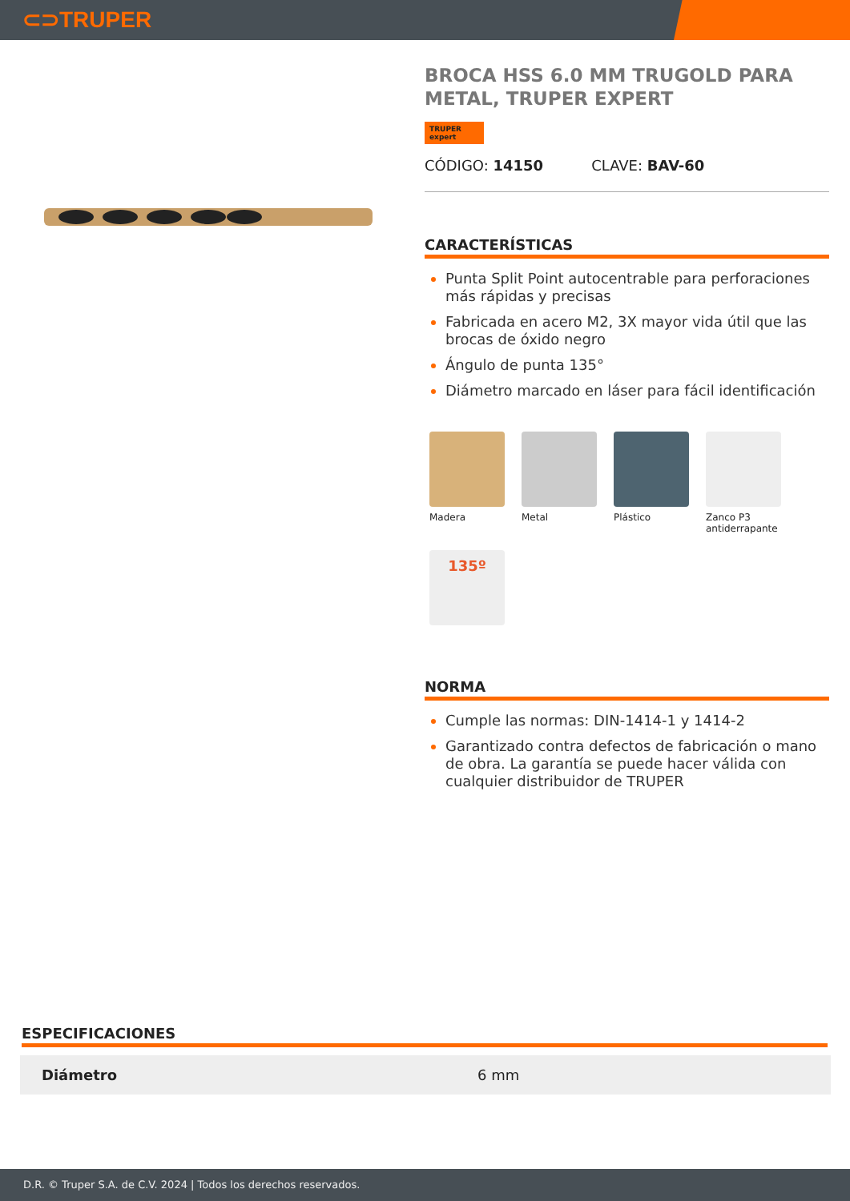⊂⊃TRUPER
BROCA HSS 6.0 MM TRUGOLD PARA METAL, TRUPER EXPERT
TRUPER expert
CÓDIGO: 14150 CLAVE: BAV-60
CARACTERÍSTICAS
Punta Split Point autocentrable para perforaciones más rápidas y precisas
Fabricada en acero M2, 3X mayor vida útil que las brocas de óxido negro
Ángulo de punta 135°
Diámetro marcado en láser para fácil identificación
Madera
Metal
Plástico
Zanco P3 antiderrapante
135º
NORMA
Cumple las normas: DIN-1414-1 y 1414-2
Garantizado contra defectos de fabricación o mano de obra. La garantía se puede hacer válida con cualquier distribuidor de TRUPER
ESPECIFICACIONES
| Diámetro | 6 mm |
D.R. © Truper S.A. de C.V. 2024 | Todos los derechos reservados.